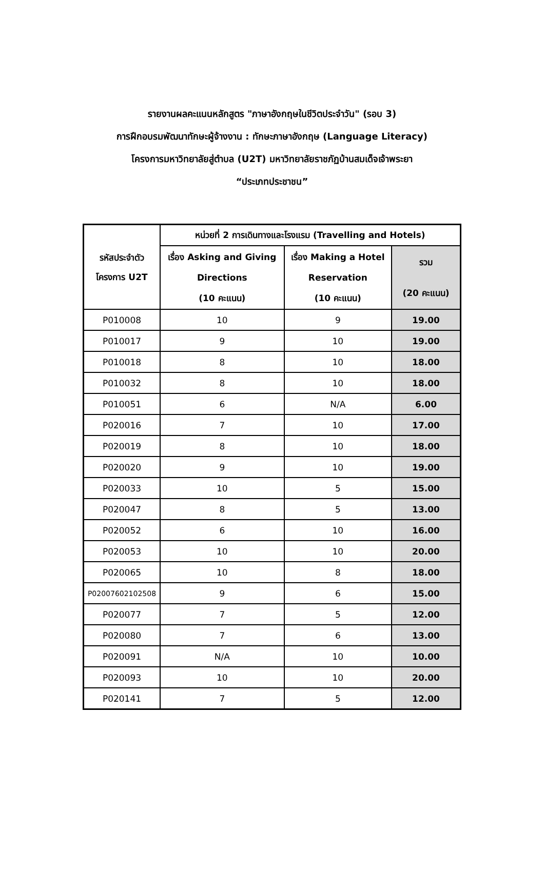รายงานผลคะแนนหลักสูตร "ภาษาอังกฤษในชีวิตประจำวัน" (รอบ 3)
การฝึกอบรมพัฒนาทักษะผู้จ้างงาน : ทักษะภาษาอังกฤษ (Language Literacy)
โครงการมหาวิทยาลัยสู่ตำบล (U2T) มหาวิทยาลัยราชภัฏบ้านสมเด็จเจ้าพระยา
“ประเภทประชาชน”
| รหัสประจำตัว โครงการ U2T | หน่วยที่ 2 การเดินทางและโรงแรม (Travelling and Hotels) | | |
| --- | --- | --- | --- |
| | เรื่อง Asking and Giving Directions (10 คะแนน) | เรื่อง Making a Hotel Reservation (10 คะแนน) | รวม (20 คะแนน) |
| P010008 | 10 | 9 | 19.00 |
| P010017 | 9 | 10 | 19.00 |
| P010018 | 8 | 10 | 18.00 |
| P010032 | 8 | 10 | 18.00 |
| P010051 | 6 | N/A | 6.00 |
| P020016 | 7 | 10 | 17.00 |
| P020019 | 8 | 10 | 18.00 |
| P020020 | 9 | 10 | 19.00 |
| P020033 | 10 | 5 | 15.00 |
| P020047 | 8 | 5 | 13.00 |
| P020052 | 6 | 10 | 16.00 |
| P020053 | 10 | 10 | 20.00 |
| P020065 | 10 | 8 | 18.00 |
| P02007602102508 | 9 | 6 | 15.00 |
| P020077 | 7 | 5 | 12.00 |
| P020080 | 7 | 6 | 13.00 |
| P020091 | N/A | 10 | 10.00 |
| P020093 | 10 | 10 | 20.00 |
| P020141 | 7 | 5 | 12.00 |